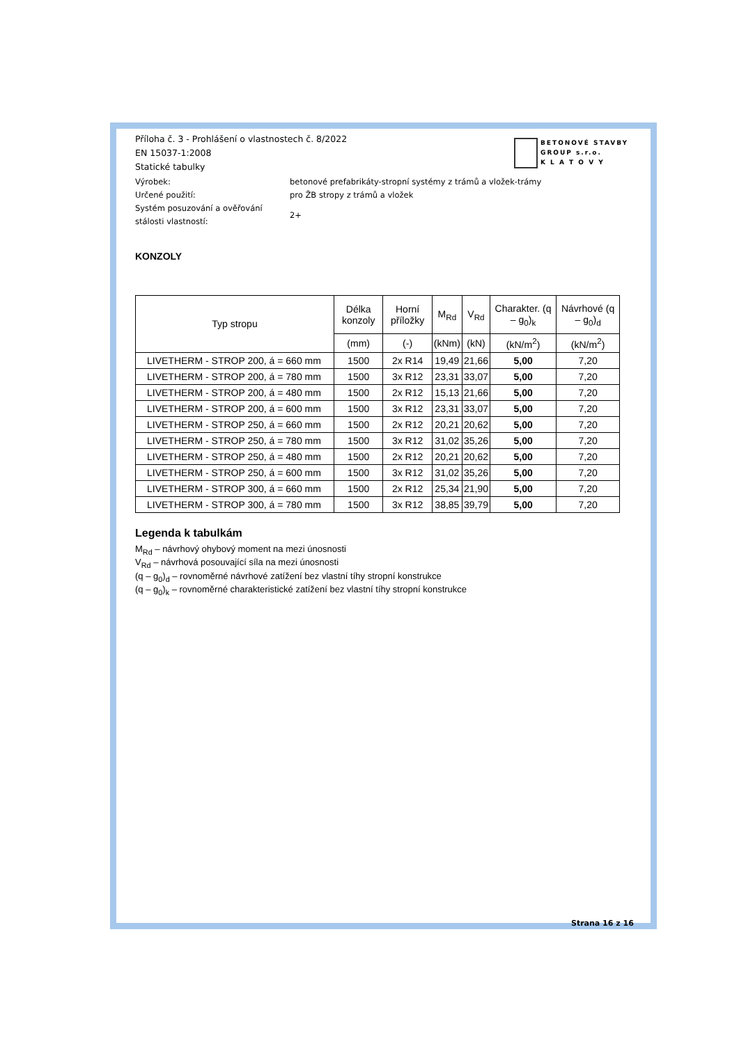BETONOVÉ STAVBY
GROUP s.r.o.
K L A T O V Y
Příloha č. 3 - Prohlášení o vlastnostech č. 8/2022
EN 15037-1:2008
Statické tabulky
Výrobek:
betonové prefabrikáty-stropní systémy z trámů a vložek-trámy
Určené použití:
pro ŽB stropy z trámů a vložek
Systém posuzování a ověřování
stálosti vlastností:
2+
KONZOLY
| Typ stropu | Délka konzoly | Horní příložky | M<sub>Rd</sub> | V<sub>Rd</sub> | Charakter. (q – g<sub>0</sub>)<sub>k</sub> | Návrhové (q – g<sub>0</sub>)<sub>d</sub> |
| --- | --- | --- | --- | --- | --- | --- |
| | (mm) | (-) | (kNm) | (kN) | (kN/m<sup>2</sup>) | (kN/m<sup>2</sup>) |
| LIVETHERM - STROP 200, á = 660 mm | 1500 | 2x R14 | 19,49 | 21,66 | 5,00 | 7,20 |
| LIVETHERM - STROP 200, á = 780 mm | 1500 | 3x R12 | 23,31 | 33,07 | 5,00 | 7,20 |
| LIVETHERM - STROP 200, á = 480 mm | 1500 | 2x R12 | 15,13 | 21,66 | 5,00 | 7,20 |
| LIVETHERM - STROP 200, á = 600 mm | 1500 | 3x R12 | 23,31 | 33,07 | 5,00 | 7,20 |
| LIVETHERM - STROP 250, á = 660 mm | 1500 | 2x R12 | 20,21 | 20,62 | 5,00 | 7,20 |
| LIVETHERM - STROP 250, á = 780 mm | 1500 | 3x R12 | 31,02 | 35,26 | 5,00 | 7,20 |
| LIVETHERM - STROP 250, á = 480 mm | 1500 | 2x R12 | 20,21 | 20,62 | 5,00 | 7,20 |
| LIVETHERM - STROP 250, á = 600 mm | 1500 | 3x R12 | 31,02 | 35,26 | 5,00 | 7,20 |
| LIVETHERM - STROP 300, á = 660 mm | 1500 | 2x R12 | 25,34 | 21,90 | 5,00 | 7,20 |
| LIVETHERM - STROP 300, á = 780 mm | 1500 | 3x R12 | 38,85 | 39,79 | 5,00 | 7,20 |
Legenda k tabulkám
M<sub>Rd</sub> – návrhový ohybový moment na mezi únosnosti
V<sub>Rd</sub> – návrhová posouvající síla na mezi únosnosti
(q – g<sub>0</sub>)<sub>d</sub> – rovnoměrné návrhové zatížení bez vlastní tíhy stropní konstrukce
(q – g<sub>0</sub>)<sub>k</sub> – rovnoměrné charakteristické zatížení bez vlastní tíhy stropní konstrukce
Strana 16 z 16